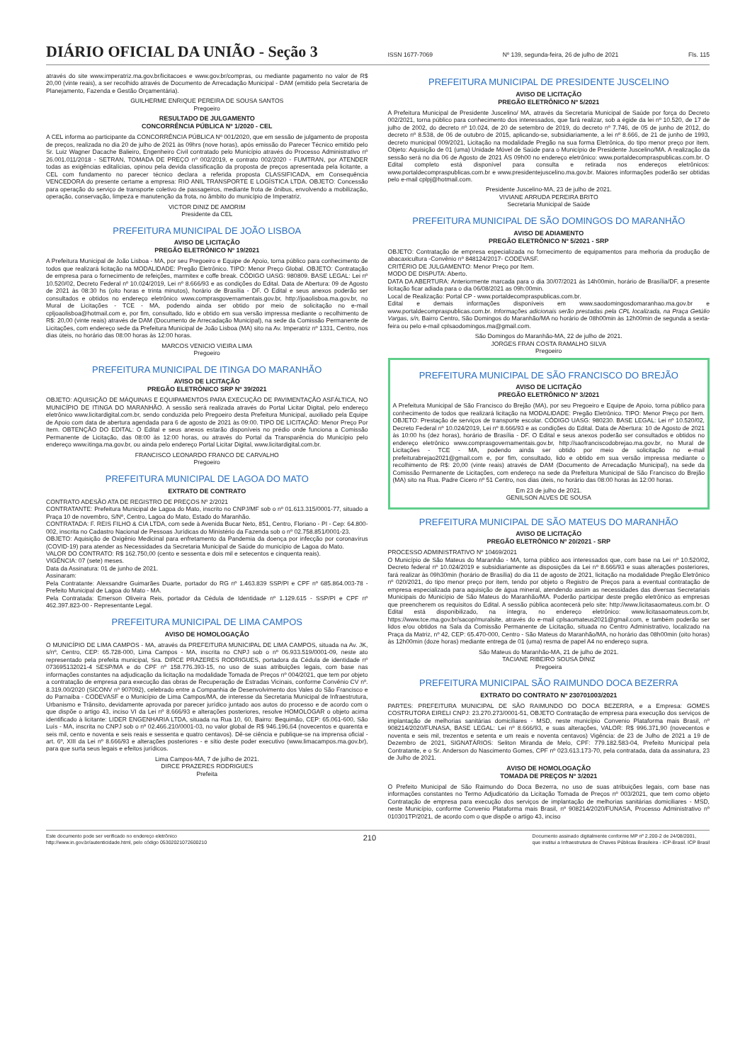DIÁRIO OFICIAL DA UNIÃO - Seção 3
ISSN 1677-7069 Nº 139, segunda-feira, 26 de julho de 2021 Fls. 115
através do site www.imperatriz.ma.gov.br/licitacoes e www.gov.br/compras, ou mediante pagamento no valor de R$ 20,00 (vinte reais), a ser recolhido através de Documento de Arrecadação Municipal - DAM (emitido pela Secretaria de Planejamento, Fazenda e Gestão Orçamentária).
GUILHERME ENRIQUE PEREIRA DE SOUSA SANTOS
Pregoeiro
RESULTADO DE JULGAMENTO
CONCORRÊNCIA PÚBLICA Nº 1/2020 - CEL
A CEL informa ao participante da CONCORRÊNCIA PÚBLICA Nº 001/2020, que em sessão de julgamento de proposta de preços, realizada no dia 20 de julho de 2021 às 09hrs (nove horas), após emissão do Parecer Técnico emitido pelo Sr. Luiz Wagner Dacache Balieiro, Engenheiro Civil contratado pelo Município através do Processo Administrativo nº 26.001.011/2018 - SETRAN, TOMADA DE PREÇO nº 002/2019, e contrato 002/2020 - FUMTRAN, por ATENDER todas as exigências editalícias, opinou pela devida classificação da proposta de preços apresentada pela licitante, a CEL com fundamento no parecer técnico declara a referida proposta CLASSIFICADA, em Consequência VENCEDORA do presente certame a empresa: RIO ANIL TRANSPORTE E LOGÍSTICA LTDA. OBJETO: Concessão para operação do serviço de transporte coletivo de passageiros, mediante frota de ônibus, envolvendo a mobilização, operação, conservação, limpeza e manutenção da frota, no âmbito do município de Imperatriz.
VICTOR DINIZ DE AMORIM
Presidente da CEL
PREFEITURA MUNICIPAL DE JOÃO LISBOA
AVISO DE LICITAÇÃO
PREGÃO ELETRÔNICO Nº 19/2021
A Prefeitura Municipal de João Lisboa - MA, por seu Pregoeiro e Equipe de Apoio, torna público para conhecimento de todos que realizará licitação na MODALIDADE: Pregão Eletrônico. TIPO: Menor Preço Global. OBJETO: Contratação de empresa para o fornecimento de refeições, marmitex e coffe break. CÓDIGO UASG: 980809. BASE LEGAL: Lei nº 10.520/02, Decreto Federal nº 10.024/2019, Lei nº 8.666/93 e as condições do Edital. Data de Abertura: 09 de Agosto de 2021 às 08:30 hs (oito horas e trinta minutos), horário de Brasília - DF. O Edital e seus anexos poderão ser consultados e obtidos no endereço eletrônico www.comprasgovernamentais.gov.br, http://joaolisboa.ma.gov.br, no Mural de Licitações - TCE - MA, podendo ainda ser obtido por meio de solicitação no e-mail cpljoaolisboa@hotmail.com e, por fim, consultado, lido e obtido em sua versão impressa mediante o recolhimento de R$: 20,00 (vinte reais) através de DAM (Documento de Arrecadação Municipal), na sede da Comissão Permanente de Licitações, com endereço sede da Prefeitura Municipal de João Lisboa (MA) sito na Av. Imperatriz nº 1331, Centro, nos dias úteis, no horário das 08:00 horas às 12:00 horas.
MARCOS VENICIO VIEIRA LIMA
Pregoeiro
PREFEITURA MUNICIPAL DE ITINGA DO MARANHÃO
AVISO DE LICITAÇÃO
PREGÃO ELETRÔNICO SRP Nº 39/2021
OBJETO: AQUISIÇÃO DE MÁQUINAS E EQUIPAMENTOS PARA EXECUÇÃO DE PAVIMENTAÇÃO ASFÁLTICA, NO MUNICÍPIO DE ITINGA DO MARANHÃO. A sessão será realizada através do Portal Licitar Digital, pelo endereço eletrônico www.licitardigital.com.br, sendo conduzida pelo Pregoeiro desta Prefeitura Municipal, auxiliado pela Equipe de Apoio com data de abertura agendada para 6 de agosto de 2021 às 09:00. TIPO DE LICITAÇÃO: Menor Preço Por Item. OBTENÇÃO DO EDITAL: O Edital e seus anexos estarão disponíveis no prédio onde funciona a Comissão Permanente de Licitação, das 08:00 às 12:00 horas, ou através do Portal da Transparência do Município pelo endereço www.itinga.ma.gov.br, ou ainda pelo endereço Portal Licitar Digital, www.licitardigital.com.br.
FRANCISCO LEONARDO FRANCO DE CARVALHO
Pregoeiro
PREFEITURA MUNICIPAL DE LAGOA DO MATO
EXTRATO DE CONTRATO
CONTRATO ADESÃO ATA DE REGISTRO DE PREÇOS Nº 2/2021
CONTRATANTE: Prefeitura Municipal de Lagoa do Mato, inscrito no CNPJ/MF sob o nº 01.613.315/0001-77, situado a Praça 10 de novembro, S/Nº, Centro, Lagoa do Mato, Estado do Maranhão.
CONTRATADA: F. REIS FILHO & CIA LTDA, com sede à Avenida Bucar Neto, 851, Centro, Floriano - PI - Cep: 64.800-002, inscrita no Cadastro Nacional de Pessoas Jurídicas do Ministério da Fazenda sob o nº 02.758.851/0001-23.
OBJETO: Aquisição de Oxigênio Medicinal para enfretamento da Pandemia da doença por infecção por coronavírus (COVID-19) para atender as Necessidades da Secretaria Municipal de Saúde do município de Lagoa do Mato.
VALOR DO CONTRATO: R$ 162.750,00 (cento e sessenta e dois mil e setecentos e cinquenta reais).
VIGÊNCIA: 07 (sete) meses.
Data da Assinatura: 01 de junho de 2021.
Assinaram:
Pela Contratante: Alexsandre Guimarães Duarte, portador do RG nº 1.463.839 SSP/PI e CPF nº 685.864.003-78 - Prefeito Municipal de Lagoa do Mato - MA.
Pela Contratada: Emerson Oliveira Reis, portador da Cédula de Identidade nº 1.129.615 - SSP/PI e CPF nº 462.397.823-00 - Representante Legal.
PREFEITURA MUNICIPAL DE LIMA CAMPOS
AVISO DE HOMOLOGAÇÃO
O MUNICÍPIO DE LIMA CAMPOS - MA, através da PREFEITURA MUNICIPAL DE LIMA CAMPOS, situada na Av. JK, s/nº, Centro, CEP: 65.728-000, Lima Campos - MA, inscrita no CNPJ sob o nº 06.933.519/0001-09, neste ato representado pela prefeita municipal, Sra. DIRCE PRAZERES RODRIGUES, portadora da Cédula de identidade nº 073695132021-4 SESP/MA e do CPF nº 158.776.393-15, no uso de suas atribuições legais, com base nas informações constantes na adjudicação da licitação na modalidade Tomada de Preços nº 004/2021, que tem por objeto a contratação de empresa para execução das obras de Recuperação de Estradas Vicinais, conforme Convênio CV nº. 8.319.00/2020 (SICONV nº 907092), celebrado entre a Companhia de Desenvolvimento dos Vales do São Francisco e do Parnaíba - CODEVASF e o Município de Lima Campos/MA, de interesse da Secretaria Municipal de Infraestrutura, Urbanismo e Trânsito, devidamente aprovada por parecer jurídico juntado aos autos do processo e de acordo com o que dispõe o artigo 43, inciso VI da Lei nº 8.666/93 e alterações posteriores, resolve HOMOLOGAR o objeto acima identificado à licitante: LIDER ENGENHARIA LTDA, situada na Rua 10, 60, Bairro: Bequimão, CEP: 65.061-600, São Luís - MA, inscrita no CNPJ sob o nº 02.466.210/0001-03, no valor global de R$ 946.196,64 (novecentos e quarenta e seis mil, cento e noventa e seis reais e sessenta e quatro centavos). Dê-se ciência e publique-se na imprensa oficial - art. 6º, XIII da Lei nº 8.666/93 e alterações posteriores - e sítio deste poder executivo (www.limacampos.ma.gov.br), para que surta seus legais e efeitos jurídicos.
Lima Campos-MA, 7 de julho de 2021.
DIRCE PRAZERES RODRIGUES
Prefeita
PREFEITURA MUNICIPAL DE PRESIDENTE JUSCELINO
AVISO DE LICITAÇÃO
PREGÃO ELETRÔNICO Nº 5/2021
A Prefeitura Municipal de Presidente Juscelino/ MA, através da Secretaria Municipal de Saúde por força do Decreto 002/2021, torna público para conhecimento dos interessados, que fará realizar, sob a égide da lei nº 10.520, de 17 de julho de 2002, do decreto nº 10.024, de 20 de setembro de 2019, do decreto nº 7.746, de 05 de junho de 2012, do decreto nº 8.538, de 06 de outubro de 2015, aplicando-se, subsidiariamente, a lei nº 8.666, de 21 de junho de 1993, decreto municipal 009/2021, Licitação na modalidade Pregão na sua forma Eletrônica, do tipo menor preço por item. Objeto: Aquisição de 01 (uma) Unidade Móvel de Saúde para o Município de Presidente Juscelino/MA. A realização da sessão será no dia 06 de Agosto de 2021 ÀS 09h00 no endereço eletrônico: www.portaldecompraspublicas.com.br. O Edital completo está disponível para consulta e retirada nos endereços eletrônicos: www.portaldecompraspublicas.com.br e www.presidentejuscelino.ma.gov.br. Maiores informações poderão ser obtidas pelo e-mail cplpj@hotmail.com.
Presidente Juscelino-MA, 23 de julho de 2021.
VIVIANE ARRUDA PEREIRA BRITO
Secretaria Municipal de Saúde
PREFEITURA MUNICIPAL DE SÃO DOMINGOS DO MARANHÃO
AVISO DE ADIAMENTO
PREGÃO ELETRÔNICO Nº 5/2021 - SRP
OBJETO: Contratação de empresa especializada no fornecimento de equipamentos para melhoria da produção de abacaxicultura -Convênio nº 848124/2017- CODEVASF.
CRITÉRIO DE JULGAMENTO: Menor Preço por Item.
MODO DE DISPUTA: Aberto.
DATA DA ABERTURA: Anteriormente marcada para o dia 30/07/2021 às 14h00min, horário de Brasília/DF, a presente licitação ficar adiada para o dia 06/08/2021 as 09h:00min.
Local de Realização: Portal CP - www.portaldecompraspublicas.com.br.
Edital e demais informações disponíveis em www.saodomingosdomaranhao.ma.gov.br e www.portaldecompraspublicas.com.br. Informações adicionais serão prestadas pela CPL localizada, na Praça Getúlio Vargas, s/n, Bairro Centro, São Domingos do Maranhão/MA no horário de 08h00min às 12h00min de segunda a sexta-feira ou pelo e-mail cplsaodomingos.ma@gmail.com.
São Domingos do Maranhão-MA, 22 de julho de 2021.
JORGES FRAN COSTA RAMALHO SILVA
Pregoeiro
PREFEITURA MUNICIPAL DE SÃO FRANCISCO DO BREJÃO
AVISO DE LICITAÇÃO
PREGÃO ELETRÔNICO Nº 3/2021
A Prefeitura Municipal de São Francisco do Brejão (MA), por seu Pregoeiro e Equipe de Apoio, torna público para conhecimento de todos que realizará licitação na MODALIDADE: Pregão Eletrônico. TIPO: Menor Preço por Item. OBJETO: Prestação de serviços de transporte escolar. CÓDIGO UASG: 980230. BASE LEGAL: Lei nº 10.520/02, Decreto Federal nº 10.024/2019, Lei nº 8.666/93 e as condições do Edital. Data de Abertura: 10 de Agosto de 2021 às 10:00 hs (dez horas), horário de Brasília - DF. O Edital e seus anexos poderão ser consultados e obtidos no endereço eletrônico www.comprasgovernamentais.gov.br, http://saofranciscodobrejao.ma.gov.br, no Mural de Licitações - TCE - MA, podendo ainda ser obtido por meio de solicitação no e-mail prefeiturabrejao2021@gmail.com e, por fim, consultado, lido e obtido em sua versão impressa mediante o recolhimento de R$: 20,00 (vinte reais) através de DAM (Documento de Arrecadação Municipal), na sede da Comissão Permanente de Licitações, com endereço na sede da Prefeitura Municipal de São Francisco do Brejão (MA) sito na Rua. Padre Cicero nº 51 Centro, nos dias úteis, no horário das 08:00 horas às 12:00 horas.
Em 23 de julho de 2021.
GENILSON ALVES DE SOUSA
PREFEITURA MUNICIPAL DE SÃO MATEUS DO MARANHÃO
AVISO DE LICITAÇÃO
PREGÃO ELETRÔNICO Nº 20/2021 - SRP
PROCESSO ADMINISTRATIVO Nº 10469/2021
O Município de São Mateus do Maranhão - MA, torna público aos interessados que, com base na Lei nº 10.520/02, Decreto federal nº 10.024/2019 e subsidiariamente as disposições da Lei nº 8.666/93 e suas alterações posteriores, fará realizar às 09h30min (horário de Brasília) do dia 11 de agosto de 2021, licitação na modalidade Pregão Eletrônico nº 020/2021, do tipo menor preço por item, tendo por objeto o Registro de Preços para a eventual contratação de empresa especializada para aquisição de água mineral, atendendo assim as necessidades das diversas Secretariais Municipais do Município de São Mateus do Maranhão/MA. Poderão participar deste pregão eletrônico as empresas que preencherem os requisitos do Edital. A sessão pública acontecerá pelo site: http://www.licitasaomateus.com.br. O Edital está disponibilizado, na íntegra, no endereço eletrônico: www.licitasaomateus.com.br, https://www.tce.ma.gov.br/sacop/muralsite, através do e-mail cplsaomateus2021@gmail.com, e também poderão ser lidos e/ou obtidos na Sala da Comissão Permanente de Licitação, situada no Centro Administrativo, localizado na Praça da Matriz, nº 42, CEP: 65.470-000, Centro - São Mateus do Maranhão/MA, no horário das 08h00min (oito horas) às 12h00min (doze horas) mediante entrega de 01 (uma) resma de papel A4 no endereço supra.
São Mateus do Maranhão-MA, 21 de julho de 2021.
TACIANE RIBEIRO SOUSA DINIZ
Pregoeira
PREFEITURA MUNICIPAL SÃO RAIMUNDO DOCA BEZERRA
EXTRATO DO CONTRATO Nº 230701003/2021
PARTES: PREFEITURA MUNICIPAL DE SÃO RAIMUNDO DO DOCA BEZERRA, e a Empresa: GOMES COSTRUTORA EIRELI CNPJ: 23.270.273/0001-51, OBJETO Contratação de empresa para execução dos serviços de implantação de melhorias sanitárias domiciliares - MSD, neste município Convenio Plataforma mais Brasil, nº 908214/2020/FUNASA, BASE LEGAL: Lei nº 8.666/93, e suas alterações, VALOR: R$ 996.371,90 (novecentos e noventa e seis mil, trezentos e setenta e um reais e noventa centavos) Vigência: de 23 de Julho de 2021 a 19 de Dezembro de 2021, SIGNATÁRIOS: Seliton Miranda de Melo, CPF: 779.182.583-04, Prefeito Municipal pela Contratante, e o Sr. Anderson do Nascimento Gomes, CPF nº 023.613.173-70, pela contratada, data da assinatura, 23 de Julho de 2021.
AVISO DE HOMOLOGAÇÃO
TOMADA DE PREÇOS Nº 3/2021
O Prefeito Municipal de São Raimundo do Doca Bezerra, no uso de suas atribuições legais, com base nas informações constantes no Termo Adjudicatório da Licitação Tomada de Preços nº 003/2021, que tem como objeto Contratação de empresa para execução dos serviços de implantação de melhorias sanitárias domiciliares - MSD, neste Município, conforme Convenio Plataforma mais Brasil, nº 908214/2020/FUNASA, Processo Administrativo nº 010301TP/2021, de acordo com o que dispõe o artigo 43, inciso
Este documento pode ser verificado no endereço eletrônico
http://www.in.gov.br/autenticidade.html, pelo código 05302021072600210 210 Documento assinado digitalmente conforme MP nº 2.200-2 de 24/08/2001,
que institui a Infraestrutura de Chaves Públicas Brasileira - ICP-Brasil. ICP Brasil